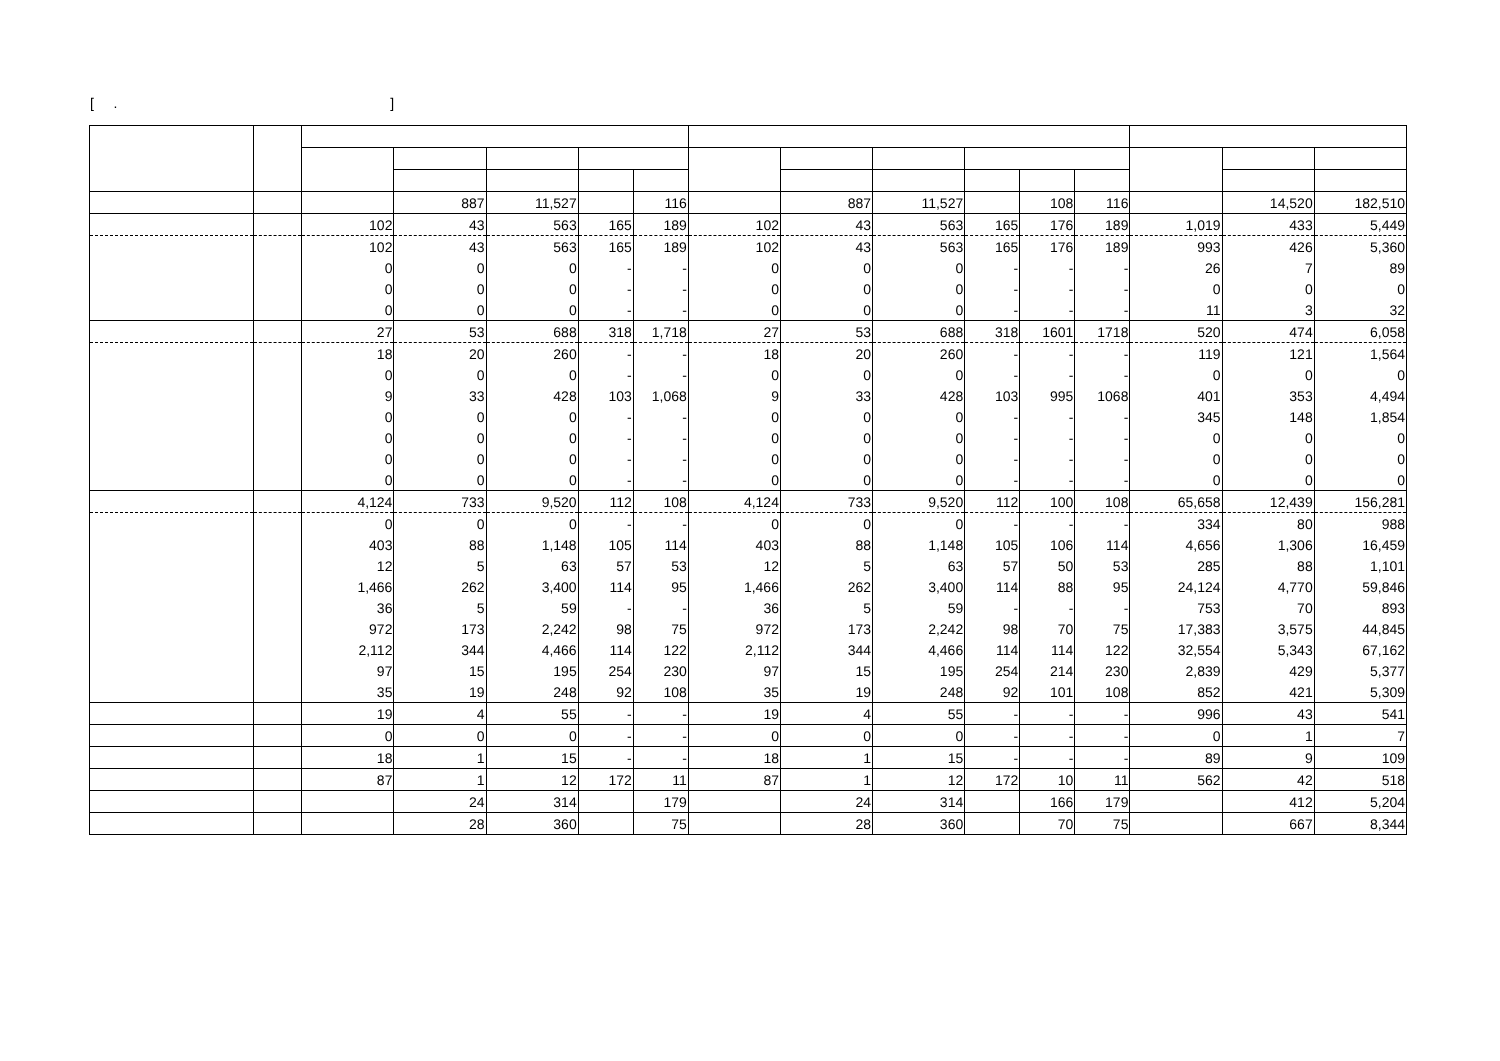[ . ]
| | | | 887 | 11,527 | | 116 | | 887 | 11,527 | | 108 | 116 | | 14,520 | 182,510 |
| | | 102 | 43 | 563 | 165 | 189 | 102 | 43 | 563 | 165 | 176 | 189 | 1,019 | 433 | 5,449 |
| | | 102 | 43 | 563 | 165 | 189 | 102 | 43 | 563 | 165 | 176 | 189 | 993 | 426 | 5,360 |
| | | 0 | 0 | 0 | - | - | 0 | 0 | 0 | - | - | - | 26 | 7 | 89 |
| | | 0 | 0 | 0 | - | - | 0 | 0 | 0 | - | - | - | 0 | 0 | 0 |
| | | 0 | 0 | 0 | - | - | 0 | 0 | 0 | - | - | - | 11 | 3 | 32 |
| | | 27 | 53 | 688 | 318 | 1,718 | 27 | 53 | 688 | 318 | 1601 | 1718 | 520 | 474 | 6,058 |
| | | 18 | 20 | 260 | - | - | 18 | 20 | 260 | - | - | - | 119 | 121 | 1,564 |
| | | 0 | 0 | 0 | - | - | 0 | 0 | 0 | - | - | - | 0 | 0 | 0 |
| | | 9 | 33 | 428 | 103 | 1,068 | 9 | 33 | 428 | 103 | 995 | 1068 | 401 | 353 | 4,494 |
| | | 0 | 0 | 0 | - | - | 0 | 0 | 0 | - | - | - | 345 | 148 | 1,854 |
| | | 0 | 0 | 0 | - | - | 0 | 0 | 0 | - | - | - | 0 | 0 | 0 |
| | | 0 | 0 | 0 | - | - | 0 | 0 | 0 | - | - | - | 0 | 0 | 0 |
| | | 0 | 0 | 0 | - | - | 0 | 0 | 0 | - | - | - | 0 | 0 | 0 |
| | | 4,124 | 733 | 9,520 | 112 | 108 | 4,124 | 733 | 9,520 | 112 | 100 | 108 | 65,658 | 12,439 | 156,281 |
| | | 0 | 0 | 0 | - | - | 0 | 0 | 0 | - | - | - | 334 | 80 | 988 |
| | | 403 | 88 | 1,148 | 105 | 114 | 403 | 88 | 1,148 | 105 | 106 | 114 | 4,656 | 1,306 | 16,459 |
| | | 12 | 5 | 63 | 57 | 53 | 12 | 5 | 63 | 57 | 50 | 53 | 285 | 88 | 1,101 |
| | | 1,466 | 262 | 3,400 | 114 | 95 | 1,466 | 262 | 3,400 | 114 | 88 | 95 | 24,124 | 4,770 | 59,846 |
| | | 36 | 5 | 59 | - | - | 36 | 5 | 59 | - | - | - | 753 | 70 | 893 |
| | | 972 | 173 | 2,242 | 98 | 75 | 972 | 173 | 2,242 | 98 | 70 | 75 | 17,383 | 3,575 | 44,845 |
| | | 2,112 | 344 | 4,466 | 114 | 122 | 2,112 | 344 | 4,466 | 114 | 114 | 122 | 32,554 | 5,343 | 67,162 |
| | | 97 | 15 | 195 | 254 | 230 | 97 | 15 | 195 | 254 | 214 | 230 | 2,839 | 429 | 5,377 |
| | | 35 | 19 | 248 | 92 | 108 | 35 | 19 | 248 | 92 | 101 | 108 | 852 | 421 | 5,309 |
| | | 19 | 4 | 55 | - | - | 19 | 4 | 55 | - | - | - | 996 | 43 | 541 |
| | | 0 | 0 | 0 | - | - | 0 | 0 | 0 | - | - | - | 0 | 1 | 7 |
| | | 18 | 1 | 15 | - | - | 18 | 1 | 15 | - | - | - | 89 | 9 | 109 |
| | | 87 | 1 | 12 | 172 | 11 | 87 | 1 | 12 | 172 | 10 | 11 | 562 | 42 | 518 |
| | | | 24 | 314 | | 179 | | 24 | 314 | | 166 | 179 | | 412 | 5,204 |
| | | | 28 | 360 | | 75 | | 28 | 360 | | 70 | 75 | | 667 | 8,344 |